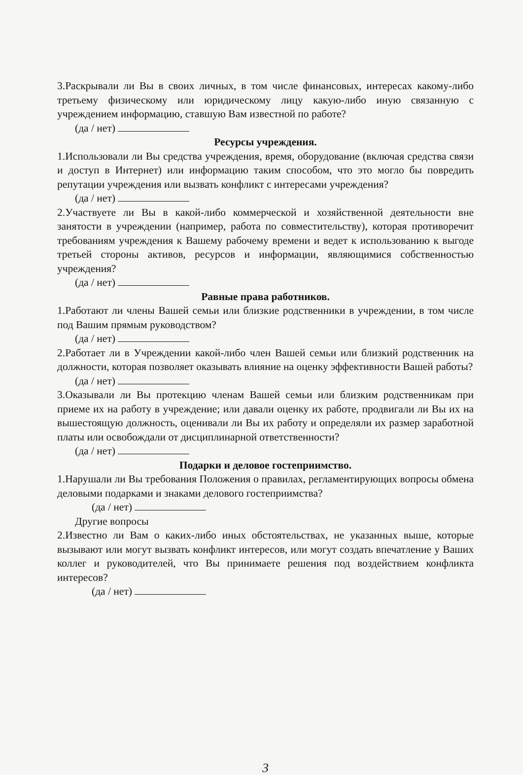3.Раскрывали ли Вы в своих личных, в том числе финансовых, интересах какому-либо третьему физическому или юридическому лицу какую-либо иную связанную с учреждением информацию, ставшую Вам известной по работе?
(да / нет)
Ресурсы учреждения.
1.Использовали ли Вы средства учреждения, время, оборудование (включая средства связи и доступ в Интернет) или информацию таким способом, что это могло бы повредить репутации учреждения или вызвать конфликт с интересами учреждения?
(да / нет)
2.Участвуете ли Вы в какой-либо коммерческой и хозяйственной деятельности вне занятости в учреждении (например, работа по совместительству), которая противоречит требованиям учреждения к Вашему рабочему времени и ведет к использованию к выгоде третьей стороны активов, ресурсов и информации, являющимися собственностью учреждения?
(да / нет)
Равные права работников.
1.Работают ли члены Вашей семьи или близкие родственники в учреждении, в том числе под Вашим прямым руководством?
(да / нет)
2.Работает ли в Учреждении какой-либо член Вашей семьи или близкий родственник на должности, которая позволяет оказывать влияние на оценку эффективности Вашей работы?
(да / нет)
3.Оказывали ли Вы протекцию членам Вашей семьи или близким родственникам при приеме их на работу в учреждение; или давали оценку их работе, продвигали ли Вы их на вышестоящую должность, оценивали ли Вы их работу и определяли их размер заработной платы или освобождали от дисциплинарной ответственности?
(да / нет)
Подарки и деловое гостеприимство.
1.Нарушали ли Вы требования Положения о правилах, регламентирующих вопросы обмена деловыми подарками и знаками делового гостеприимства?
(да / нет)
Другие вопросы
2.Известно ли Вам о каких-либо иных обстоятельствах, не указанных выше, которые вызывают или могут вызвать конфликт интересов, или могут создать впечатление у Ваших коллег и руководителей, что Вы принимаете решения под воздействием конфликта интересов?
(да / нет)
3